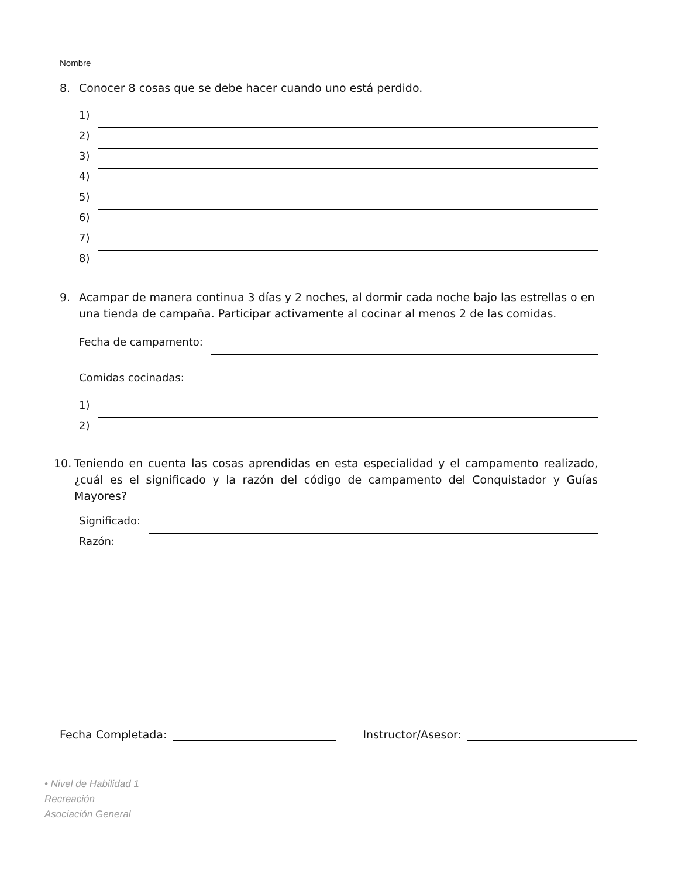Nombre
8. Conocer 8 cosas que se debe hacer cuando uno está perdido.
1)
2)
3)
4)
5)
6)
7)
8)
9. Acampar de manera continua 3 días y 2 noches, al dormir cada noche bajo las estrellas o en una tienda de campaña. Participar activamente al cocinar al menos 2 de las comidas.
Fecha de campamento:
Comidas cocinadas:
1)
2)
10. Teniendo en cuenta las cosas aprendidas en esta especialidad y el campamento realizado, ¿cuál es el significado y la razón del código de campamento del Conquistador y Guías Mayores?
Significado:
Razón:
Fecha Completada: Instructor/Asesor:
• Nivel de Habilidad 1
Recreación
Asociación General